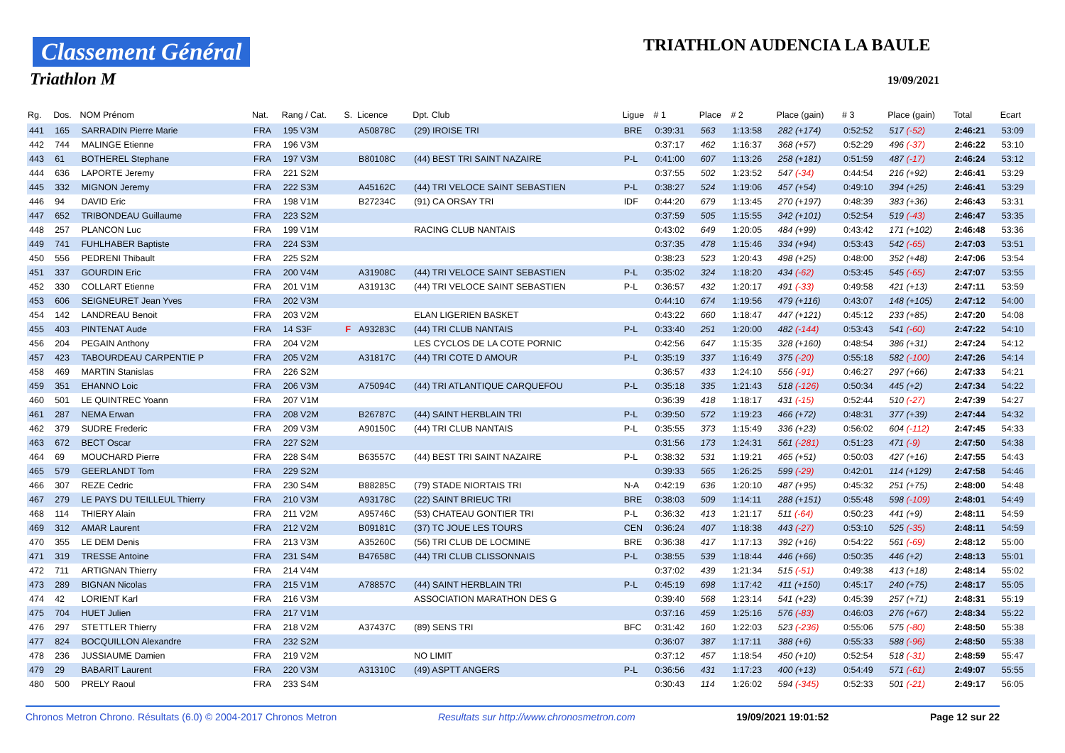Classement Général
Triathlon M
TRIATHLON AUDENCIA LA BAULE
19/09/2021
| Rg. | Dos. | NOM Prénom | Nat. | Rang / Cat. | S. | Licence | Dpt. Club | Ligue | # 1 | Place | # 2 | Place (gain) | # 3 | Place (gain) | Total | Ecart |
| --- | --- | --- | --- | --- | --- | --- | --- | --- | --- | --- | --- | --- | --- | --- | --- | --- |
| 441 | 165 | SARRADIN Pierre Marie | FRA | 195 V3M | | A50878C | (29) IROISE TRI | BRE | 0:39:31 | 563 | 1:13:58 | 282 (+174) | 0:52:52 | 517 (-52) | 2:46:21 | 53:09 |
| 442 | 744 | MALINGE Etienne | FRA | 196 V3M | | | | | 0:37:17 | 462 | 1:16:37 | 368 (+57) | 0:52:29 | 496 (-37) | 2:46:22 | 53:10 |
| 443 | 61 | BOTHEREL Stephane | FRA | 197 V3M | | B80108C | (44) BEST TRI SAINT NAZAIRE | P-L | 0:41:00 | 607 | 1:13:26 | 258 (+181) | 0:51:59 | 487 (-17) | 2:46:24 | 53:12 |
| 444 | 636 | LAPORTE Jeremy | FRA | 221 S2M | | | | | 0:37:55 | 502 | 1:23:52 | 547 (-34) | 0:44:54 | 216 (+92) | 2:46:41 | 53:29 |
| 445 | 332 | MIGNON Jeremy | FRA | 222 S3M | | A45162C | (44) TRI VELOCE SAINT SEBASTIEN | P-L | 0:38:27 | 524 | 1:19:06 | 457 (+54) | 0:49:10 | 394 (+25) | 2:46:41 | 53:29 |
| 446 | 94 | DAVID Eric | FRA | 198 V1M | | B27234C | (91) CA ORSAY TRI | IDF | 0:44:20 | 679 | 1:13:45 | 270 (+197) | 0:48:39 | 383 (+36) | 2:46:43 | 53:31 |
| 447 | 652 | TRIBONDEAU Guillaume | FRA | 223 S2M | | | | | 0:37:59 | 505 | 1:15:55 | 342 (+101) | 0:52:54 | 519 (-43) | 2:46:47 | 53:35 |
| 448 | 257 | PLANCON Luc | FRA | 199 V1M | | | RACING CLUB NANTAIS | | 0:43:02 | 649 | 1:20:05 | 484 (+99) | 0:43:42 | 171 (+102) | 2:46:48 | 53:36 |
| 449 | 741 | FUHLHABER Baptiste | FRA | 224 S3M | | | | | 0:37:35 | 478 | 1:15:46 | 334 (+94) | 0:53:43 | 542 (-65) | 2:47:03 | 53:51 |
| 450 | 556 | PEDRENI Thibault | FRA | 225 S2M | | | | | 0:38:23 | 523 | 1:20:43 | 498 (+25) | 0:48:00 | 352 (+48) | 2:47:06 | 53:54 |
| 451 | 337 | GOURDIN Eric | FRA | 200 V4M | | A31908C | (44) TRI VELOCE SAINT SEBASTIEN | P-L | 0:35:02 | 324 | 1:18:20 | 434 (-62) | 0:53:45 | 545 (-65) | 2:47:07 | 53:55 |
| 452 | 330 | COLLART Etienne | FRA | 201 V1M | | A31913C | (44) TRI VELOCE SAINT SEBASTIEN | P-L | 0:36:57 | 432 | 1:20:17 | 491 (-33) | 0:49:58 | 421 (+13) | 2:47:11 | 53:59 |
| 453 | 606 | SEIGNEURET Jean Yves | FRA | 202 V3M | | | | | 0:44:10 | 674 | 1:19:56 | 479 (+116) | 0:43:07 | 148 (+105) | 2:47:12 | 54:00 |
| 454 | 142 | LANDREAU Benoit | FRA | 203 V2M | | | ELAN LIGERIEN BASKET | | 0:43:22 | 660 | 1:18:47 | 447 (+121) | 0:45:12 | 233 (+85) | 2:47:20 | 54:08 |
| 455 | 403 | PINTENAT Aude | FRA | 14 S3F | F | A93283C | (44) TRI CLUB NANTAIS | P-L | 0:33:40 | 251 | 1:20:00 | 482 (-144) | 0:53:43 | 541 (-60) | 2:47:22 | 54:10 |
| 456 | 204 | PEGAIN Anthony | FRA | 204 V2M | | | LES CYCLOS DE LA COTE PORNIC | | 0:42:56 | 647 | 1:15:35 | 328 (+160) | 0:48:54 | 386 (+31) | 2:47:24 | 54:12 |
| 457 | 423 | TABOURDEAU CARPENTIE P | FRA | 205 V2M | | A31817C | (44) TRI COTE D AMOUR | P-L | 0:35:19 | 337 | 1:16:49 | 375 (-20) | 0:55:18 | 582 (-100) | 2:47:26 | 54:14 |
| 458 | 469 | MARTIN Stanislas | FRA | 226 S2M | | | | | 0:36:57 | 433 | 1:24:10 | 556 (-91) | 0:46:27 | 297 (+66) | 2:47:33 | 54:21 |
| 459 | 351 | EHANNO Loic | FRA | 206 V3M | | A75094C | (44) TRI ATLANTIQUE CARQUEFOU | P-L | 0:35:18 | 335 | 1:21:43 | 518 (-126) | 0:50:34 | 445 (+2) | 2:47:34 | 54:22 |
| 460 | 501 | LE QUINTREC Yoann | FRA | 207 V1M | | | | | 0:36:39 | 418 | 1:18:17 | 431 (-15) | 0:52:44 | 510 (-27) | 2:47:39 | 54:27 |
| 461 | 287 | NEMA Erwan | FRA | 208 V2M | | B26787C | (44) SAINT HERBLAIN TRI | P-L | 0:39:50 | 572 | 1:19:23 | 466 (+72) | 0:48:31 | 377 (+39) | 2:47:44 | 54:32 |
| 462 | 379 | SUDRE Frederic | FRA | 209 V3M | | A90150C | (44) TRI CLUB NANTAIS | P-L | 0:35:55 | 373 | 1:15:49 | 336 (+23) | 0:56:02 | 604 (-112) | 2:47:45 | 54:33 |
| 463 | 672 | BECT Oscar | FRA | 227 S2M | | | | | 0:31:56 | 173 | 1:24:31 | 561 (-281) | 0:51:23 | 471 (-9) | 2:47:50 | 54:38 |
| 464 | 69 | MOUCHARD Pierre | FRA | 228 S4M | | B63557C | (44) BEST TRI SAINT NAZAIRE | P-L | 0:38:32 | 531 | 1:19:21 | 465 (+51) | 0:50:03 | 427 (+16) | 2:47:55 | 54:43 |
| 465 | 579 | GEERLANDT Tom | FRA | 229 S2M | | | | | 0:39:33 | 565 | 1:26:25 | 599 (-29) | 0:42:01 | 114 (+129) | 2:47:58 | 54:46 |
| 466 | 307 | REZE Cedric | FRA | 230 S4M | | B88285C | (79) STADE NIORTAIS TRI | N-A | 0:42:19 | 636 | 1:20:10 | 487 (+95) | 0:45:32 | 251 (+75) | 2:48:00 | 54:48 |
| 467 | 279 | LE PAYS DU TEILLEUL Thierry | FRA | 210 V3M | | A93178C | (22) SAINT BRIEUC TRI | BRE | 0:38:03 | 509 | 1:14:11 | 288 (+151) | 0:55:48 | 598 (-109) | 2:48:01 | 54:49 |
| 468 | 114 | THIERY Alain | FRA | 211 V2M | | A95746C | (53) CHATEAU GONTIER TRI | P-L | 0:36:32 | 413 | 1:21:17 | 511 (-64) | 0:50:23 | 441 (+9) | 2:48:11 | 54:59 |
| 469 | 312 | AMAR Laurent | FRA | 212 V2M | | B09181C | (37) TC JOUE LES TOURS | CEN | 0:36:24 | 407 | 1:18:38 | 443 (-27) | 0:53:10 | 525 (-35) | 2:48:11 | 54:59 |
| 470 | 355 | LE DEM Denis | FRA | 213 V3M | | A35260C | (56) TRI CLUB DE LOCMINE | BRE | 0:36:38 | 417 | 1:17:13 | 392 (+16) | 0:54:22 | 561 (-69) | 2:48:12 | 55:00 |
| 471 | 319 | TRESSE Antoine | FRA | 231 S4M | | B47658C | (44) TRI CLUB CLISSONNAIS | P-L | 0:38:55 | 539 | 1:18:44 | 446 (+66) | 0:50:35 | 446 (+2) | 2:48:13 | 55:01 |
| 472 | 711 | ARTIGNAN Thierry | FRA | 214 V4M | | | | | 0:37:02 | 439 | 1:21:34 | 515 (-51) | 0:49:38 | 413 (+18) | 2:48:14 | 55:02 |
| 473 | 289 | BIGNAN Nicolas | FRA | 215 V1M | | A78857C | (44) SAINT HERBLAIN TRI | P-L | 0:45:19 | 698 | 1:17:42 | 411 (+150) | 0:45:17 | 240 (+75) | 2:48:17 | 55:05 |
| 474 | 42 | LORIENT Karl | FRA | 216 V3M | | | ASSOCIATION MARATHON DES G | | 0:39:40 | 568 | 1:23:14 | 541 (+23) | 0:45:39 | 257 (+71) | 2:48:31 | 55:19 |
| 475 | 704 | HUET Julien | FRA | 217 V1M | | | | | 0:37:16 | 459 | 1:25:16 | 576 (-83) | 0:46:03 | 276 (+67) | 2:48:34 | 55:22 |
| 476 | 297 | STETTLER Thierry | FRA | 218 V2M | | A37437C | (89) SENS TRI | BFC | 0:31:42 | 160 | 1:22:03 | 523 (-236) | 0:55:06 | 575 (-80) | 2:48:50 | 55:38 |
| 477 | 824 | BOCQUILLON Alexandre | FRA | 232 S2M | | | | | 0:36:07 | 387 | 1:17:11 | 388 (+6) | 0:55:33 | 588 (-96) | 2:48:50 | 55:38 |
| 478 | 236 | JUSSIAUME Damien | FRA | 219 V2M | | | NO LIMIT | | 0:37:12 | 457 | 1:18:54 | 450 (+10) | 0:52:54 | 518 (-31) | 2:48:59 | 55:47 |
| 479 | 29 | BABARIT Laurent | FRA | 220 V3M | | A31310C | (49) ASPTT ANGERS | P-L | 0:36:56 | 431 | 1:17:23 | 400 (+13) | 0:54:49 | 571 (-61) | 2:49:07 | 55:55 |
| 480 | 500 | PRELY Raoul | FRA | 233 S4M | | | | | 0:30:43 | 114 | 1:26:02 | 594 (-345) | 0:52:33 | 501 (-21) | 2:49:17 | 56:05 |
Chronos Metron Chrono. Résultats (6.0) © 2004-2017 Chronos Metron Resultats sur http://www.chronosmetron.com 19/09/2021 19:01:52 Page 12 sur 22